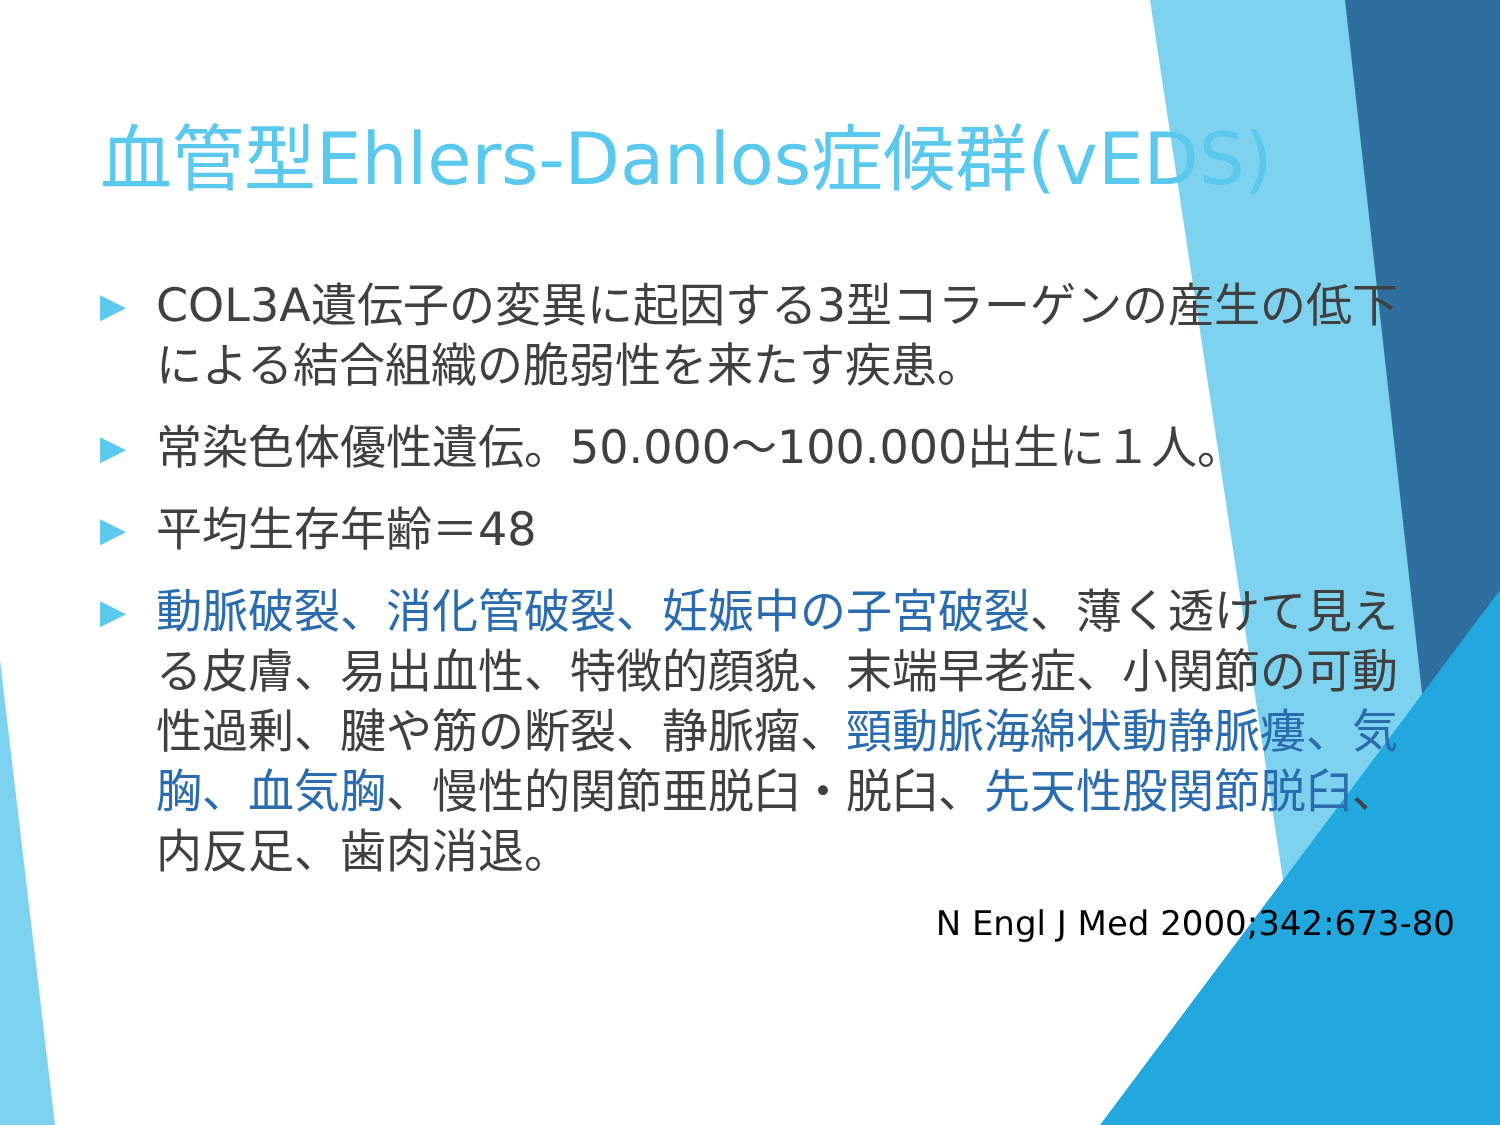血管型Ehlers-Danlos症候群(vEDS)
▶ COL3A遺伝子の変異に起因する3型コラーゲンの産生の低下による結合組織の脆弱性を来たす疾患。
▶ 常染色体優性遺伝。50.000～100.000出生に１人。
▶ 平均生存年齢＝48
▶ 動脈破裂、消化管破裂、妊娠中の子宮破裂、薄く透けて見える皮膚、易出血性、特徴的顔貌、末端早老症、小関節の可動性過剰、腱や筋の断裂、静脈瘤、頸動脈海綿状動静脈瘻、気胸、血気胸、慢性的関節亜脱臼・脱臼、先天性股関節脱臼、内反足、歯肉消退。
N Engl J Med 2000;342:673-80